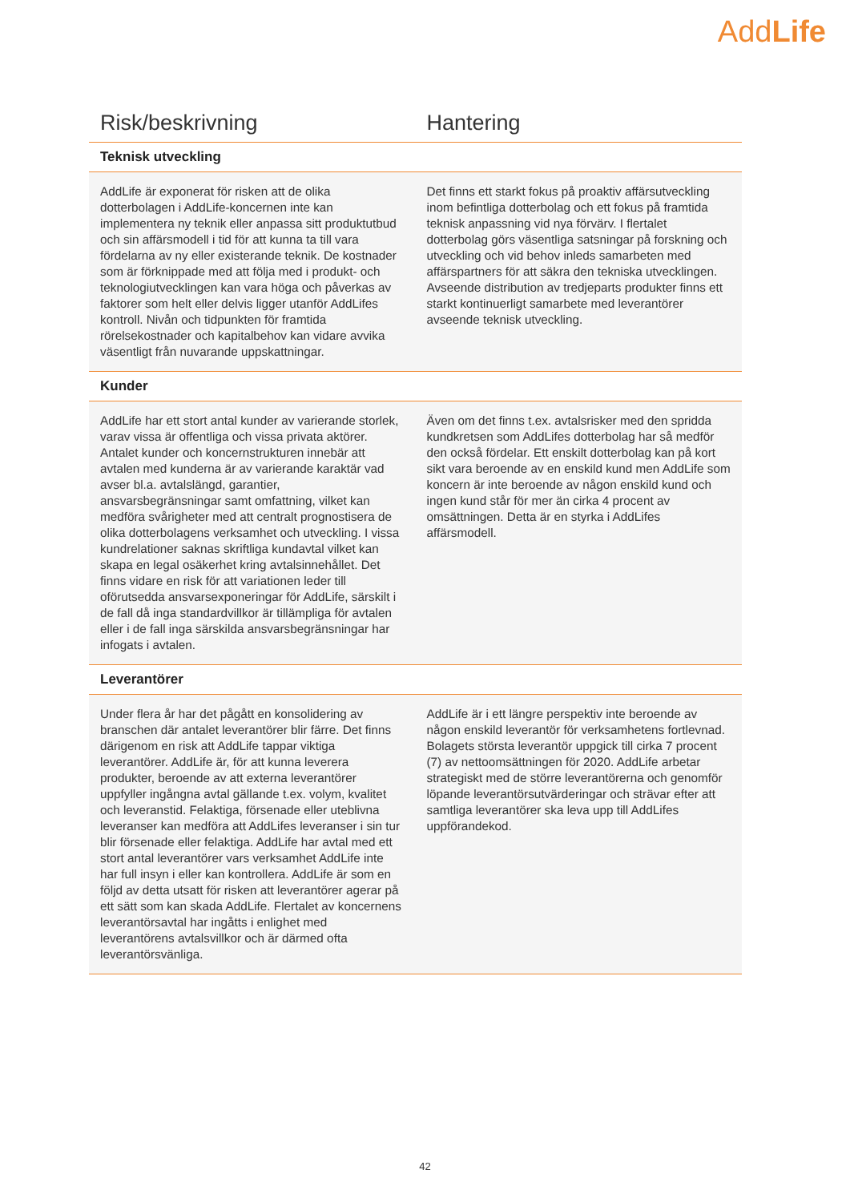AddLife
| Risk/beskrivning | Hantering |
| --- | --- |
| Teknisk utveckling | |
| AddLife är exponerat för risken att de olika dotterbolagen i AddLife-koncernen inte kan implementera ny teknik eller anpassa sitt produktutbud och sin affärsmodell i tid för att kunna ta till vara fördelarna av ny eller existerande teknik. De kostnader som är förknippade med att följa med i produkt- och teknologiutvecklingen kan vara höga och påverkas av faktorer som helt eller delvis ligger utanför AddLifes kontroll. Nivån och tidpunkten för framtida rörelsekostnader och kapitalbehov kan vidare avvika väsentligt från nuvarande uppskattningar. | Det finns ett starkt fokus på proaktiv affärsutveckling inom befintliga dotterbolag och ett fokus på framtida teknisk anpassning vid nya förvärv. I flertalet dotterbolag görs väsentliga satsningar på forskning och utveckling och vid behov inleds samarbeten med affärspartners för att säkra den tekniska utvecklingen. Avseende distribution av tredjeparts produkter finns ett starkt kontinuerligt samarbete med leverantörer avseende teknisk utveckling. |
| Kunder | |
| AddLife har ett stort antal kunder av varierande storlek, varav vissa är offentliga och vissa privata aktörer. Antalet kunder och koncernstrukturen innebär att avtalen med kunderna är av varierande karaktär vad avser bl.a. avtalslängd, garantier, ansvarsbegränsningar samt omfattning, vilket kan medföra svårigheter med att centralt prognostisera de olika dotterbolagens verksamhet och utveckling. I vissa kundrelationer saknas skriftliga kundavtal vilket kan skapa en legal osäkerhet kring avtalsinnehållet. Det finns vidare en risk för att variationen leder till oförutsedda ansvarsexponeringar för AddLife, särskilt i de fall då inga standardvillkor är tillämpliga för avtalen eller i de fall inga särskilda ansvarsbegränsningar har infogats i avtalen. | Även om det finns t.ex. avtalsrisker med den spridda kundkretsen som AddLifes dotterbolag har så medför den också fördelar. Ett enskilt dotterbolag kan på kort sikt vara beroende av en enskild kund men AddLife som koncern är inte beroende av någon enskild kund och ingen kund står för mer än cirka 4 procent av omsättningen. Detta är en styrka i AddLifes affärsmodell. |
| Leverantörer | |
| Under flera år har det pågått en konsolidering av branschen där antalet leverantörer blir färre. Det finns därigenom en risk att AddLife tappar viktiga leverantörer. AddLife är, för att kunna leverera produkter, beroende av att externa leverantörer uppfyller ingångna avtal gällande t.ex. volym, kvalitet och leveranstid. Felaktiga, försenade eller uteblivna leveranser kan medföra att AddLifes leveranser i sin tur blir försenade eller felaktiga. AddLife har avtal med ett stort antal leverantörer vars verksamhet AddLife inte har full insyn i eller kan kontrollera. AddLife är som en följd av detta utsatt för risken att leverantörer agerar på ett sätt som kan skada AddLife. Flertalet av koncernens leverantörsavtal har ingåtts i enlighet med leverantörens avtalsvillkor och är därmed ofta leverantörsvänliga. | AddLife är i ett längre perspektiv inte beroende av någon enskild leverantör för verksamhetens fortlevnad. Bolagets största leverantör uppgick till cirka 7 procent (7) av nettoomsättningen för 2020. AddLife arbetar strategiskt med de större leverantörerna och genomför löpande leverantörsutvärderingar och strävar efter att samtliga leverantörer ska leva upp till AddLifes uppförandekod. |
42